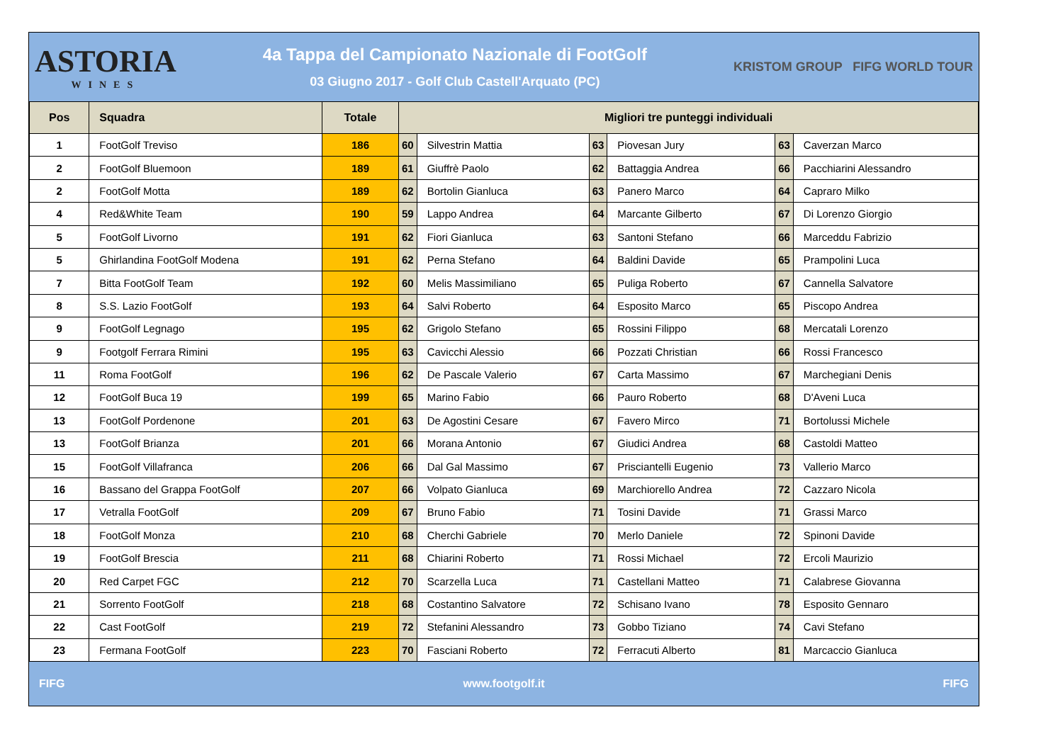ASTORIA
WINES
4a Tappa del Campionato Nazionale di FootGolf
03 Giugno 2017 - Golf Club Castell'Arquato (PC)
KRISTOM GROUP FIFG WORLD TOUR
| Pos | Squadra | Totale | Migliori tre punteggi individuali | | | | | |
| --- | --- | --- | --- | --- | --- | --- | --- | --- |
| 1 | FootGolf Treviso | 186 | 60 | Silvestrin Mattia | 63 | Piovesan Jury | 63 | Caverzan Marco |
| 2 | FootGolf Bluemoon | 189 | 61 | Giuffrè Paolo | 62 | Battaggia Andrea | 66 | Pacchiarini Alessandro |
| 2 | FootGolf Motta | 189 | 62 | Bortolin Gianluca | 63 | Panero Marco | 64 | Capraro Milko |
| 4 | Red&White Team | 190 | 59 | Lappo Andrea | 64 | Marcante Gilberto | 67 | Di Lorenzo Giorgio |
| 5 | FootGolf Livorno | 191 | 62 | Fiori Gianluca | 63 | Santoni Stefano | 66 | Marceddu Fabrizio |
| 5 | Ghirlandina FootGolf Modena | 191 | 62 | Perna Stefano | 64 | Baldini Davide | 65 | Prampolini Luca |
| 7 | Bitta FootGolf Team | 192 | 60 | Melis Massimiliano | 65 | Puliga Roberto | 67 | Cannella Salvatore |
| 8 | S.S. Lazio FootGolf | 193 | 64 | Salvi Roberto | 64 | Esposito Marco | 65 | Piscopo Andrea |
| 9 | FootGolf Legnago | 195 | 62 | Grigolo Stefano | 65 | Rossini Filippo | 68 | Mercatali Lorenzo |
| 9 | Footgolf Ferrara Rimini | 195 | 63 | Cavicchi Alessio | 66 | Pozzati Christian | 66 | Rossi Francesco |
| 11 | Roma FootGolf | 196 | 62 | De Pascale Valerio | 67 | Carta Massimo | 67 | Marchegiani Denis |
| 12 | FootGolf Buca 19 | 199 | 65 | Marino Fabio | 66 | Pauro Roberto | 68 | D'Aveni Luca |
| 13 | FootGolf Pordenone | 201 | 63 | De Agostini Cesare | 67 | Favero Mirco | 71 | Bortolussi Michele |
| 13 | FootGolf Brianza | 201 | 66 | Morana Antonio | 67 | Giudici Andrea | 68 | Castoldi Matteo |
| 15 | FootGolf Villafranca | 206 | 66 | Dal Gal Massimo | 67 | Prisciantelli Eugenio | 73 | Vallerio Marco |
| 16 | Bassano del Grappa FootGolf | 207 | 66 | Volpato Gianluca | 69 | Marchiorello Andrea | 72 | Cazzaro Nicola |
| 17 | Vetralla FootGolf | 209 | 67 | Bruno Fabio | 71 | Tosini Davide | 71 | Grassi Marco |
| 18 | FootGolf Monza | 210 | 68 | Cherchi Gabriele | 70 | Merlo Daniele | 72 | Spinoni Davide |
| 19 | FootGolf Brescia | 211 | 68 | Chiarini Roberto | 71 | Rossi Michael | 72 | Ercoli Maurizio |
| 20 | Red Carpet FGC | 212 | 70 | Scarzella Luca | 71 | Castellani Matteo | 71 | Calabrese Giovanna |
| 21 | Sorrento FootGolf | 218 | 68 | Costantino Salvatore | 72 | Schisano Ivano | 78 | Esposito Gennaro |
| 22 | Cast FootGolf | 219 | 72 | Stefanini Alessandro | 73 | Gobbo Tiziano | 74 | Cavi Stefano |
| 23 | Fermana FootGolf | 223 | 70 | Fasciani Roberto | 72 | Ferracuti Alberto | 81 | Marcaccio Gianluca |
FIFG www.footgolf.it FIFG